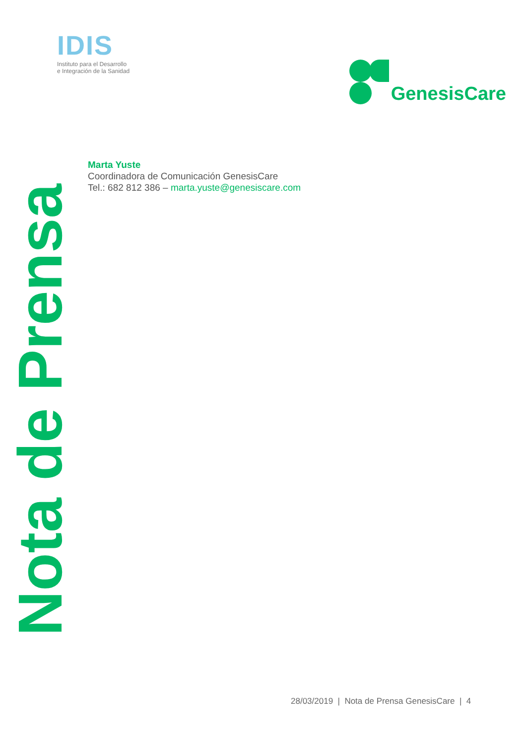IDIS
Instituto para el Desarrollo
e Integración de la Sanidad
GenesisCare
Marta Yuste
Coordinadora de Comunicación GenesisCare
Tel.: 682 812 386 – marta.yuste@genesiscare.com
Nota de Prensa
28/03/2019 | Nota de Prensa GenesisCare | 4